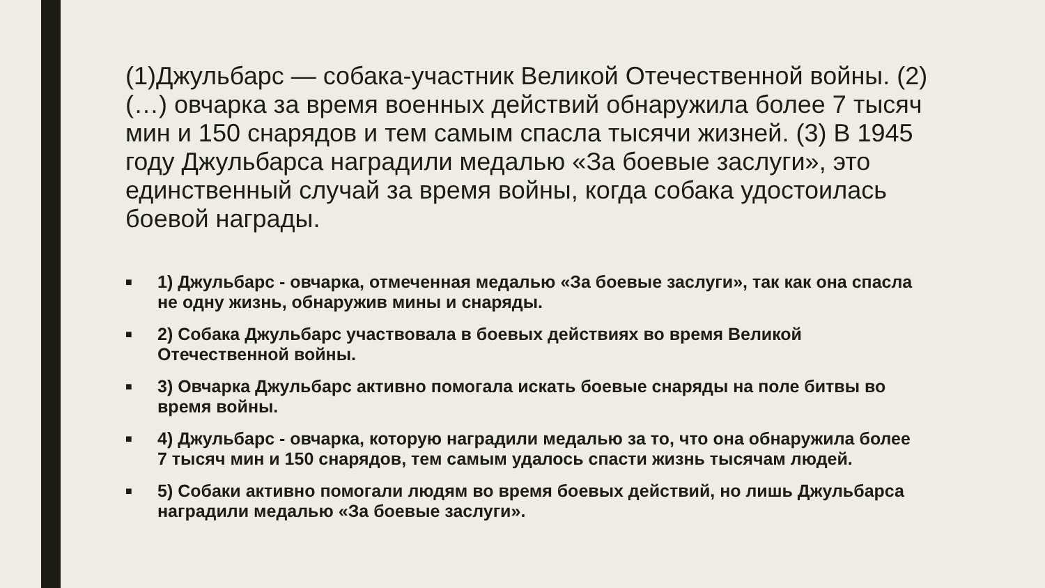(1)Джульбарс — собака-участник Великой Отечественной войны. (2)(…) овчарка за время военных действий обнаружила более 7 тысяч мин и 150 снарядов и тем самым спасла тысячи жизней. (3) В 1945 году Джульбарса наградили медалью «За боевые заслуги», это единственный случай за время войны, когда собака удостоилась боевой награды.
■ 1) Джульбарс - овчарка, отмеченная медалью «За боевые заслуги», так как она спасла не одну жизнь, обнаружив мины и снаряды.
■ 2) Собака Джульбарс участвовала в боевых действиях во время Великой Отечественной войны.
■ 3) Овчарка Джульбарс активно помогала искать боевые снаряды на поле битвы во время войны.
■ 4) Джульбарс - овчарка, которую наградили медалью за то, что она обнаружила более 7 тысяч мин и 150 снарядов, тем самым удалось спасти жизнь тысячам людей.
■ 5) Собаки активно помогали людям во время боевых действий, но лишь Джульбарса наградили медалью «За боевые заслуги».